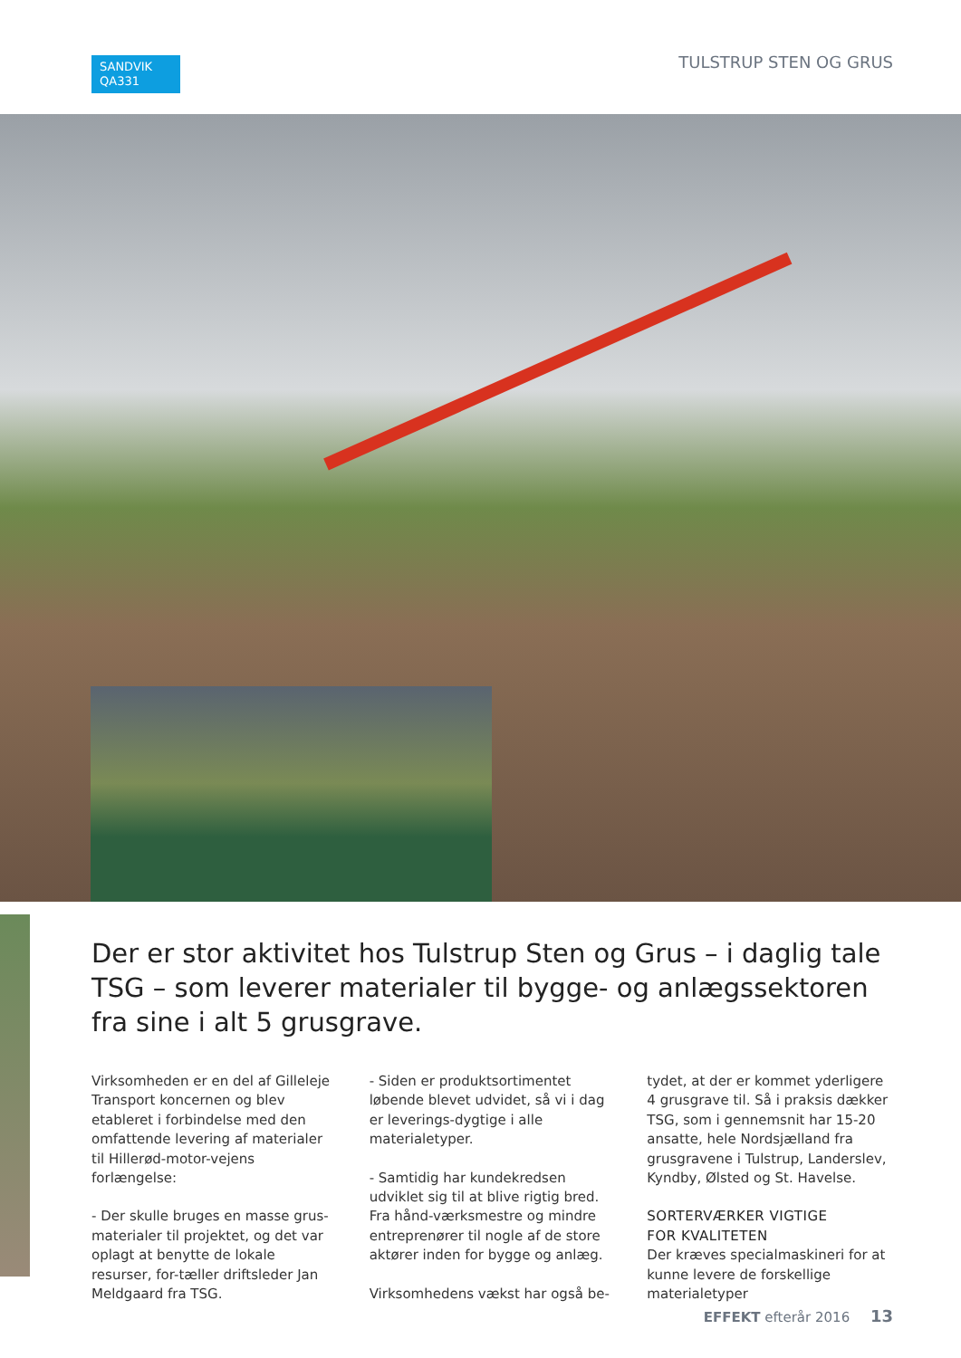SANDVIK
QA331
TULSTRUP STEN OG GRUS
Der er stor aktivitet hos Tulstrup Sten og Grus – i daglig tale TSG – som leverer materialer til bygge- og anlægssektoren fra sine i alt 5 grusgrave.
Virksomheden er en del af Gilleleje Transport koncernen og blev etableret i forbindelse med den omfattende levering af materialer til Hillerød-motor-vejens forlængelse:
- Der skulle bruges en masse grus-materialer til projektet, og det var oplagt at benytte de lokale resurser, for-tæller driftsleder Jan Meldgaard fra TSG.
- Siden er produktsortimentet løbende blevet udvidet, så vi i dag er leverings-dygtige i alle materialetyper.
- Samtidig har kundekredsen udviklet sig til at blive rigtig bred. Fra hånd-værksmestre og mindre entreprenører til nogle af de store aktører inden for bygge og anlæg.
Virksomhedens vækst har også be-
tydet, at der er kommet yderligere 4 grusgrave til. Så i praksis dækker TSG, som i gennemsnit har 15-20 ansatte, hele Nordsjælland fra grusgravene i Tulstrup, Landerslev, Kyndby, Ølsted og St. Havelse.
SORTERVÆRKER VIGTIGE
FOR KVALITETEN
Der kræves specialmaskineri for at kunne levere de forskellige materialetyper
EFFEKT efterår 2016 13